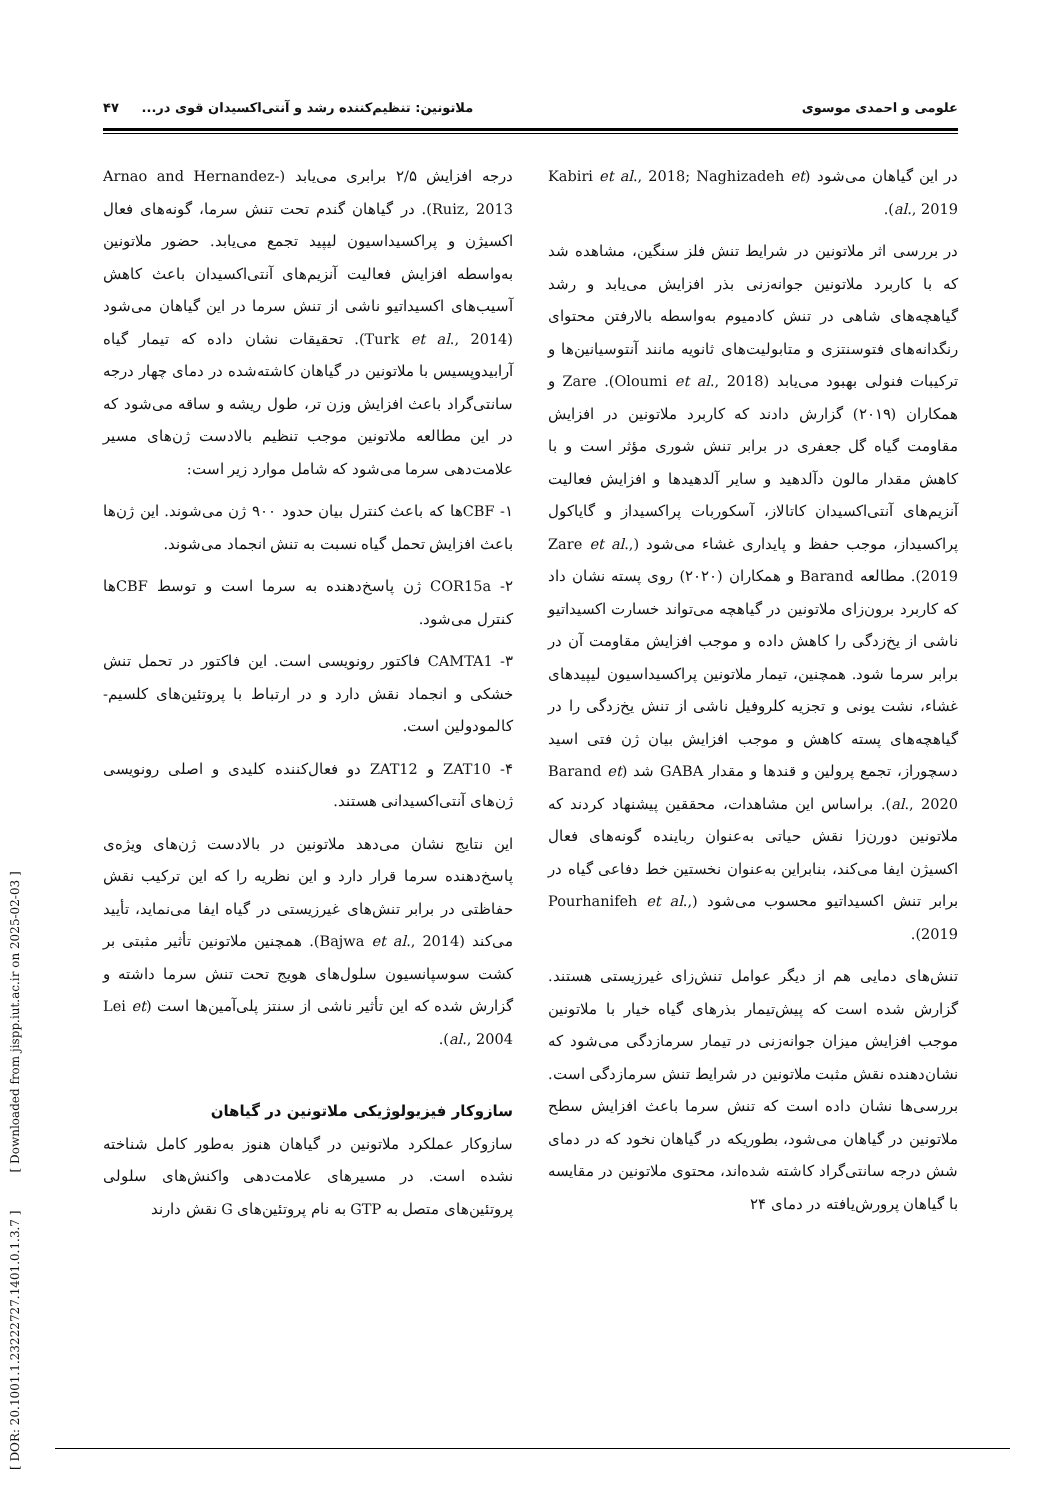علومی و احمدی موسوی ملاتونین: تنظیم‌کننده رشد و آنتی‌اکسیدان قوی در... ۴۷
در این گیاهان می‌شود (Kabiri et al., 2018; Naghizadeh et al., 2019).
در بررسی اثر ملاتونین در شرایط تنش فلز سنگین، مشاهده شد که با کاربرد ملاتونین جوانه‌زنی بذر افزایش می‌یابد و رشد گیاهچه‌های شاهی در تنش کادمیوم به‌واسطه بالارفتن محتوای رنگدانه‌های فتوسنتزی و متابولیت‌های ثانویه مانند آنتوسیانین‌ها و ترکیبات فنولی بهبود می‌یابد (Oloumi et al., 2018). Zare و همکاران (۲۰۱۹) گزارش دادند که کاربرد ملاتونین در افزایش مقاومت گیاه گل جعفری در برابر تنش شوری مؤثر است و با کاهش مقدار مالون دآلدهید و سایر آلدهیدها و افزایش فعالیت آنزیم‌های آنتی‌اکسیدان کاتالاز، آسکوربات پراکسیداز و گایاکول پراکسیداز، موجب حفظ و پایداری غشاء می‌شود (Zare et al., 2019). مطالعه Barand و همکاران (۲۰۲۰) روی پسته نشان داد که کاربرد برون‌زای ملاتونین در گیاهچه می‌تواند خسارت اکسیداتیو ناشی از یخ‌زدگی را کاهش داده و موجب افزایش مقاومت آن در برابر سرما شود. همچنین، تیمار ملاتونین پراکسیداسیون لیپیدهای غشاء، نشت یونی و تجزیه کلروفیل ناشی از تنش یخ‌زدگی را در گیاهچه‌های پسته کاهش و موجب افزایش بیان ژن فتی اسید دسچوراز، تجمع پرولین و قندها و مقدار GABA شد (Barand et al., 2020). براساس این مشاهدات، محققین پیشنهاد کردند که ملاتونین دورن‌زا نقش حیاتی به‌عنوان رباینده گونه‌های فعال اکسیژن ایفا می‌کند، بنابراین به‌عنوان نخستین خط دفاعی گیاه در برابر تنش اکسیداتیو محسوب می‌شود (Pourhanifeh et al., 2019).
تنش‌های دمایی هم از دیگر عوامل تنش‌زای غیرزیستی هستند. گزارش شده است که پیش‌تیمار بذرهای گیاه خیار با ملاتونین موجب افزایش میزان جوانه‌زنی در تیمار سرمازدگی می‌شود که نشان‌دهنده نقش مثبت ملاتونین در شرایط تنش سرمازدگی است. بررسی‌ها نشان داده است که تنش سرما باعث افزایش سطح ملاتونین در گیاهان می‌شود، بطوریکه در گیاهان نخود که در دمای شش درجه سانتی‌گراد کاشته شده‌اند، محتوی ملاتونین در مقایسه با گیاهان پرورش‌یافته در دمای ۲۴
درجه افزایش ۲/۵ برابری می‌یابد (Arnao and Hernandez-Ruiz, 2013). در گیاهان گندم تحت تنش سرما، گونه‌های فعال اکسیژن و پراکسیداسیون لیپید تجمع می‌یابد. حضور ملاتونین به‌واسطه افزایش فعالیت آنزیم‌های آنتی‌اکسیدان باعث کاهش آسیب‌های اکسیداتیو ناشی از تنش سرما در این گیاهان می‌شود (Turk et al., 2014). تحقیقات نشان داده که تیمار گیاه آرابیدوپسیس با ملاتونین در گیاهان کاشته‌شده در دمای چهار درجه سانتی‌گراد باعث افزایش وزن تر، طول ریشه و ساقه می‌شود که در این مطالعه ملاتونین موجب تنظیم بالادست ژن‌های مسیر علامت‌دهی سرما می‌شود که شامل موارد زیر است:
۱- CBFها که باعث کنترل بیان حدود ۹۰۰ ژن می‌شوند. این ژن‌ها باعث افزایش تحمل گیاه نسبت به تنش انجماد می‌شوند.
۲- COR15a ژن پاسخ‌دهنده به سرما است و توسط CBFها کنترل می‌شود.
۳- CAMTA1 فاکتور رونویسی است. این فاکتور در تحمل تنش خشکی و انجماد نقش دارد و در ارتباط با پروتئین‌های کلسیم-کالمودولین است.
۴- ZAT10 و ZAT12 دو فعال‌کننده کلیدی و اصلی رونویسی ژن‌های آنتی‌اکسیدانی هستند.
این نتایج نشان می‌دهد ملاتونین در بالادست ژن‌های ویژه‌ی پاسخ‌دهنده سرما قرار دارد و این نظریه را که این ترکیب نقش حفاظتی در برابر تنش‌های غیرزیستی در گیاه ایفا می‌نماید، تأیید می‌کند (Bajwa et al., 2014). همچنین ملاتونین تأثیر مثبتی بر کشت سوسپانسیون سلول‌های هویج تحت تنش سرما داشته و گزارش شده که این تأثیر ناشی از سنتز پلی‌آمین‌ها است (Lei et al., 2004).
سازوکار فیزیولوژیکی ملاتونین در گیاهان
سازوکار عملکرد ملاتونین در گیاهان هنوز به‌طور کامل شناخته نشده است. در مسیرهای علامت‌دهی واکنش‌های سلولی پروتئین‌های متصل به GTP به نام پروتئین‌های G نقش دارند
[ DOR: 20.1001.1.23222727.1401.0.1.3.7 ] [ Downloaded from jispp.iut.ac.ir on 2025-02-03 ]